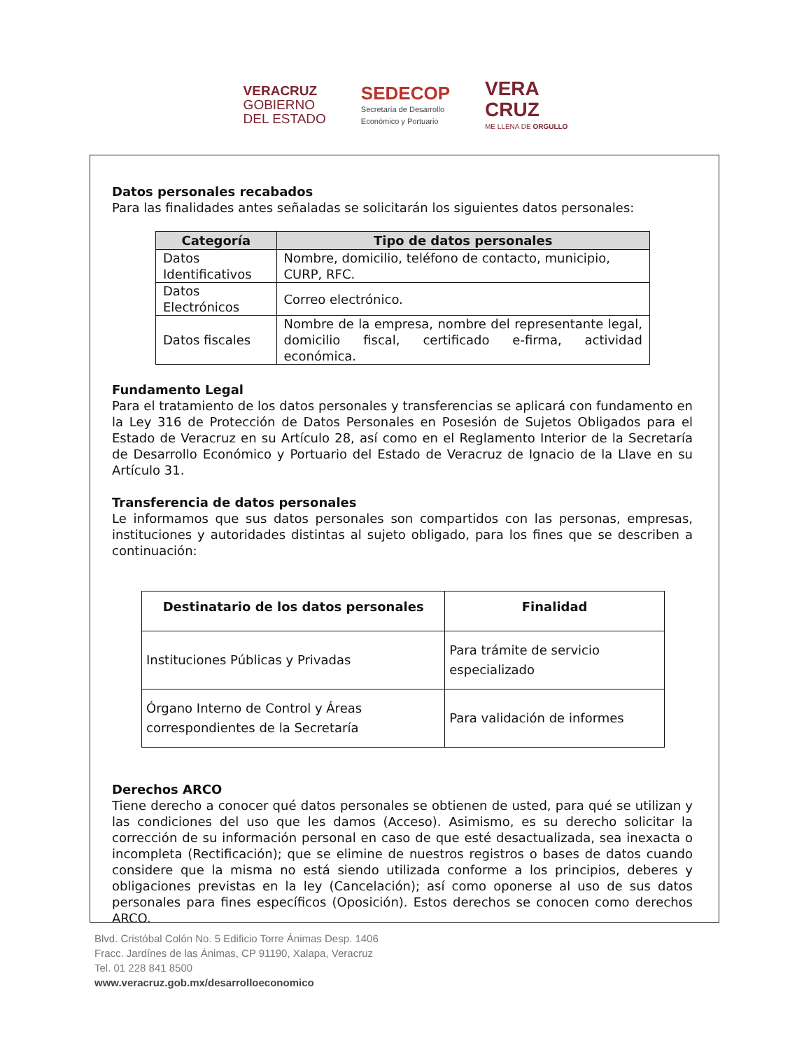VERACRUZ
GOBIERNO
DEL ESTADO
SEDECOP
Secretaría de Desarrollo
Económico y Portuario
VERA
CRUZ
ME LLENA DE ORGULLO
Datos personales recabados
Para las finalidades antes señaladas se solicitarán los siguientes datos personales:
| Categoría | Tipo de datos personales |
| --- | --- |
| Datos Identificativos | Nombre, domicilio, teléfono de contacto, municipio, CURP, RFC. |
| Datos Electrónicos | Correo electrónico. |
| Datos fiscales | Nombre de la empresa, nombre del representante legal, domicilio fiscal, certificado e-firma, actividad económica. |
Fundamento Legal
Para el tratamiento de los datos personales y transferencias se aplicará con fundamento en la Ley 316 de Protección de Datos Personales en Posesión de Sujetos Obligados para el Estado de Veracruz en su Artículo 28, así como en el Reglamento Interior de la Secretaría de Desarrollo Económico y Portuario del Estado de Veracruz de Ignacio de la Llave en su Artículo 31.
Transferencia de datos personales
Le informamos que sus datos personales son compartidos con las personas, empresas, instituciones y autoridades distintas al sujeto obligado, para los fines que se describen a continuación:
| Destinatario de los datos personales | Finalidad |
| --- | --- |
| Instituciones Públicas y Privadas | Para trámite de servicio especializado |
| Órgano Interno de Control y Áreas correspondientes de la Secretaría | Para validación de informes |
Derechos ARCO
Tiene derecho a conocer qué datos personales se obtienen de usted, para qué se utilizan y las condiciones del uso que les damos (Acceso). Asimismo, es su derecho solicitar la corrección de su información personal en caso de que esté desactualizada, sea inexacta o incompleta (Rectificación); que se elimine de nuestros registros o bases de datos cuando considere que la misma no está siendo utilizada conforme a los principios, deberes y obligaciones previstas en la ley (Cancelación); así como oponerse al uso de sus datos personales para fines específicos (Oposición). Estos derechos se conocen como derechos ARCO.
Blvd. Cristóbal Colón No. 5 Edificio Torre Ánimas Desp. 1406
Fracc. Jardínes de las Ánimas, CP 91190, Xalapa, Veracruz
Tel. 01 228 841 8500
www.veracruz.gob.mx/desarrolloeconomico